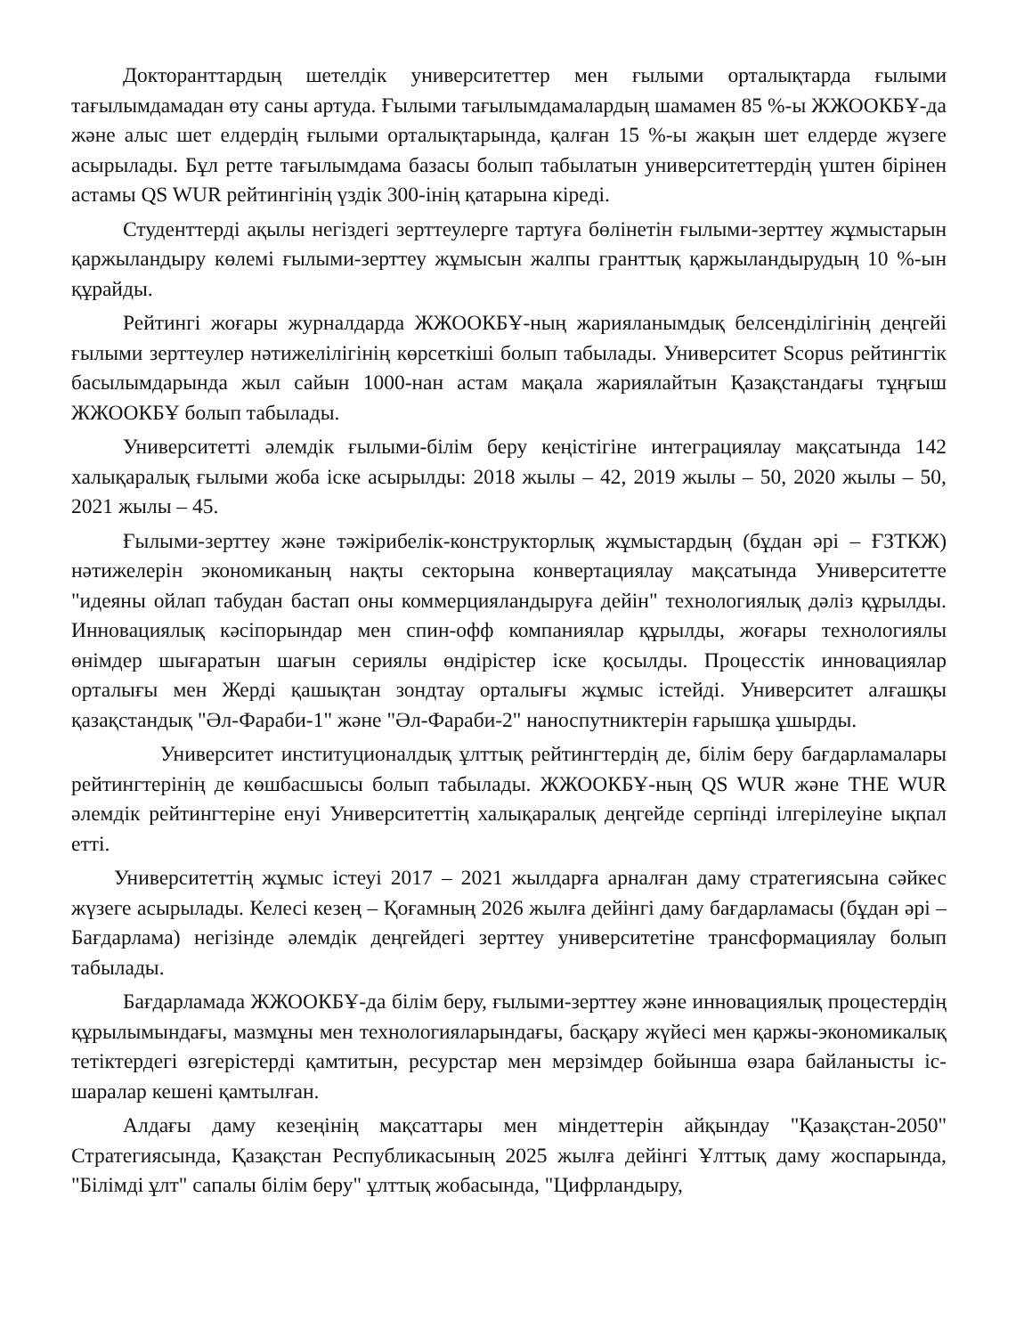Докторанттардың шетелдік университеттер мен ғылыми орталықтарда ғылыми тағылымдамадан өту саны артуда. Ғылыми тағылымдамалардың шамамен 85 %-ы ЖЖООКБҰ-да және алыс шет елдердің ғылыми орталықтарында, қалған 15 %-ы жақын шет елдерде жүзеге асырылады. Бұл ретте тағылымдама базасы болып табылатын университеттердің үштен бірінен астамы QS WUR рейтингінің үздік 300-інің қатарына кіреді.
Студенттерді ақылы негіздегі зерттеулерге тартуға бөлінетін ғылыми-зерттеу жұмыстарын қаржыландыру көлемі ғылыми-зерттеу жұмысын жалпы гранттық қаржыландырудың 10 %-ын құрайды.
Рейтингі жоғары журналдарда ЖЖООКБҰ-ның жарияланымдық белсенділігінің деңгейі ғылыми зерттеулер нәтижелілігінің көрсеткіші болып табылады. Университет Scopus рейтингтік басылымдарында жыл сайын 1000-нан астам мақала жариялайтын Қазақстандағы тұңғыш ЖЖООКБҰ болып табылады.
Университетті әлемдік ғылыми-білім беру кеңістігіне интеграциялау мақсатында 142 халықаралық ғылыми жоба іске асырылды: 2018 жылы – 42, 2019 жылы – 50, 2020 жылы – 50, 2021 жылы – 45.
Ғылыми-зерттеу және тәжірибелік-конструкторлық жұмыстардың (бұдан әрі – ҒЗТКЖ) нәтижелерін экономиканың нақты секторына конвертациялау мақсатында Университетте "идеяны ойлап табудан бастап оны коммерцияландыруға дейін" технологиялық дәліз құрылды. Инновациялық кәсіпорындар мен спин-офф компаниялар құрылды, жоғары технологиялы өнімдер шығаратын шағын сериялы өндірістер іске қосылды. Процесстік инновациялар орталығы мен Жерді қашықтан зондтау орталығы жұмыс істейді. Университет алғашқы қазақстандық "Әл-Фараби-1" және "Әл-Фараби-2" наноспутниктерін ғарышқа ұшырды.
Университет институционалдық ұлттық рейтингтердің де, білім беру бағдарламалары рейтингтерінің де көшбасшысы болып табылады. ЖЖООКБҰ-ның QS WUR және THE WUR әлемдік рейтингтеріне енуі Университеттің халықаралық деңгейде серпінді ілгерілеуіне ықпал етті.
Университеттің жұмыс істеуі 2017 – 2021 жылдарға арналған даму стратегиясына сәйкес жүзеге асырылады. Келесі кезең – Қоғамның 2026 жылға дейінгі даму бағдарламасы (бұдан әрі – Бағдарлама) негізінде әлемдік деңгейдегі зерттеу университетіне трансформациялау болып табылады.
Бағдарламада ЖЖООКБҰ-да білім беру, ғылыми-зерттеу және инновациялық процестердің құрылымындағы, мазмұны мен технологияларындағы, басқару жүйесі мен қаржы-экономикалық тетіктердегі өзгерістерді қамтитын, ресурстар мен мерзімдер бойынша өзара байланысты іс-шаралар кешені қамтылған.
Алдағы даму кезеңінің мақсаттары мен міндеттерін айқындау "Қазақстан-2050" Стратегиясында, Қазақстан Республикасының 2025 жылға дейінгі Ұлттық даму жоспарында, "Білімді ұлт" сапалы білім беру" ұлттық жобасында, "Цифрландыру,